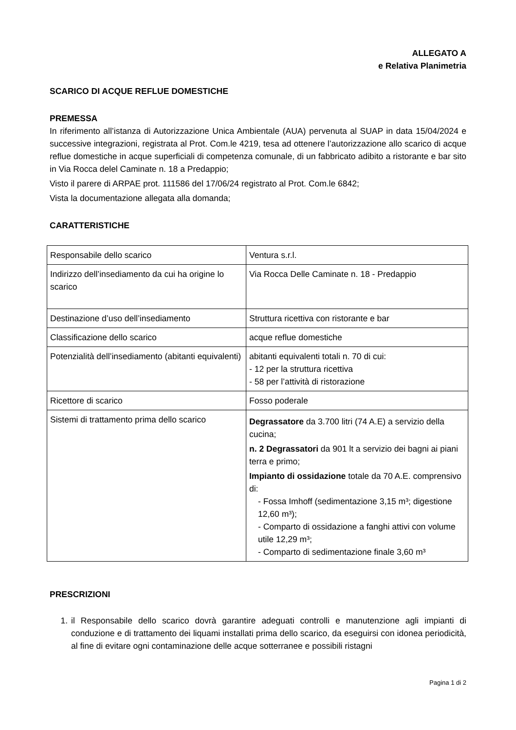ALLEGATO A
e Relativa Planimetria
SCARICO DI ACQUE REFLUE DOMESTICHE
PREMESSA
In riferimento all’istanza di Autorizzazione Unica Ambientale (AUA) pervenuta al SUAP in data 15/04/2024 e successive integrazioni, registrata al Prot. Com.le 4219, tesa ad ottenere l’autorizzazione allo scarico di acque reflue domestiche in acque superficiali di competenza comunale, di un fabbricato adibito a ristorante e bar sito in Via Rocca delel Caminate n. 18 a Predappio;
Visto il parere di ARPAE prot. 111586 del 17/06/24 registrato al Prot. Com.le 6842;
Vista la documentazione allegata alla domanda;
CARATTERISTICHE
| Responsabile dello scarico | Ventura s.r.l. |
| Indirizzo dell’insediamento da cui ha origine lo scarico | Via Rocca Delle Caminate n. 18 - Predappio |
| Destinazione d’uso dell’insediamento | Struttura ricettiva con ristorante e bar |
| Classificazione dello scarico | acque reflue domestiche |
| Potenzialità dell’insediamento (abitanti equivalenti) | abitanti equivalenti totali n. 70 di cui: - 12 per la struttura ricettiva - 58 per l’attività di ristorazione |
| Ricettore di scarico | Fosso poderale |
| Sistemi di trattamento prima dello scarico | Degrassatore da 3.700 litri (74 A.E) a servizio della cucina; n. 2 Degrassatori da 901 lt a servizio dei bagni ai piani terra e primo; Impianto di ossidazione totale da 70 A.E. comprensivo di: - Fossa Imhoff (sedimentazione 3,15 m³; digestione 12,60 m³); - Comparto di ossidazione a fanghi attivi con volume utile 12,29 m³; - Comparto di sedimentazione finale 3,60 m³ |
PRESCRIZIONI
1. il Responsabile dello scarico dovrà garantire adeguati controlli e manutenzione agli impianti di conduzione e di trattamento dei liquami installati prima dello scarico, da eseguirsi con idonea periodicità, al fine di evitare ogni contaminazione delle acque sotterranee e possibili ristagni
Pagina 1 di 2